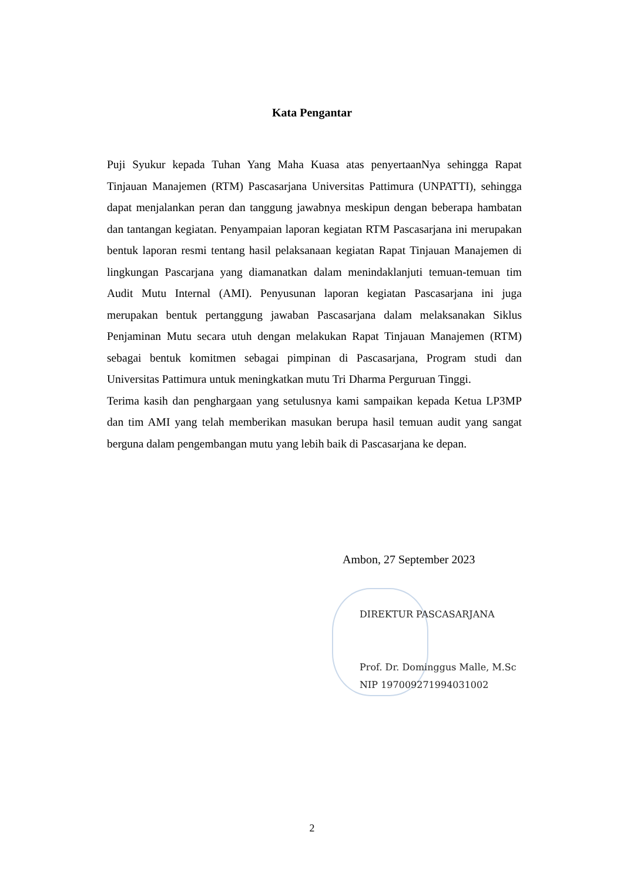Kata Pengantar
Puji Syukur kepada Tuhan Yang Maha Kuasa atas penyertaanNya sehingga Rapat Tinjauan Manajemen (RTM) Pascasarjana Universitas Pattimura (UNPATTI), sehingga dapat menjalankan peran dan tanggung jawabnya meskipun dengan beberapa hambatan dan tantangan kegiatan. Penyampaian laporan kegiatan RTM Pascasarjana ini merupakan bentuk laporan resmi tentang hasil pelaksanaan kegiatan Rapat Tinjauan Manajemen di lingkungan Pascarjana yang diamanatkan dalam menindaklanjuti temuan-temuan tim Audit Mutu Internal (AMI). Penyusunan laporan kegiatan Pascasarjana ini juga merupakan bentuk pertanggung jawaban Pascasarjana dalam melaksanakan Siklus Penjaminan Mutu secara utuh dengan melakukan Rapat Tinjauan Manajemen (RTM) sebagai bentuk komitmen sebagai pimpinan di Pascasarjana, Program studi dan Universitas Pattimura untuk meningkatkan mutu Tri Dharma Perguruan Tinggi.
Terima kasih dan penghargaan yang setulusnya kami sampaikan kepada Ketua LP3MP dan tim AMI yang telah memberikan masukan berupa hasil temuan audit yang sangat berguna dalam pengembangan mutu yang lebih baik di Pascasarjana ke depan.
Ambon, 27 September 2023
DIREKTUR PASCASARJANA
Prof. Dr. Dominggus Malle, M.Sc
NIP 197009271994031002
2